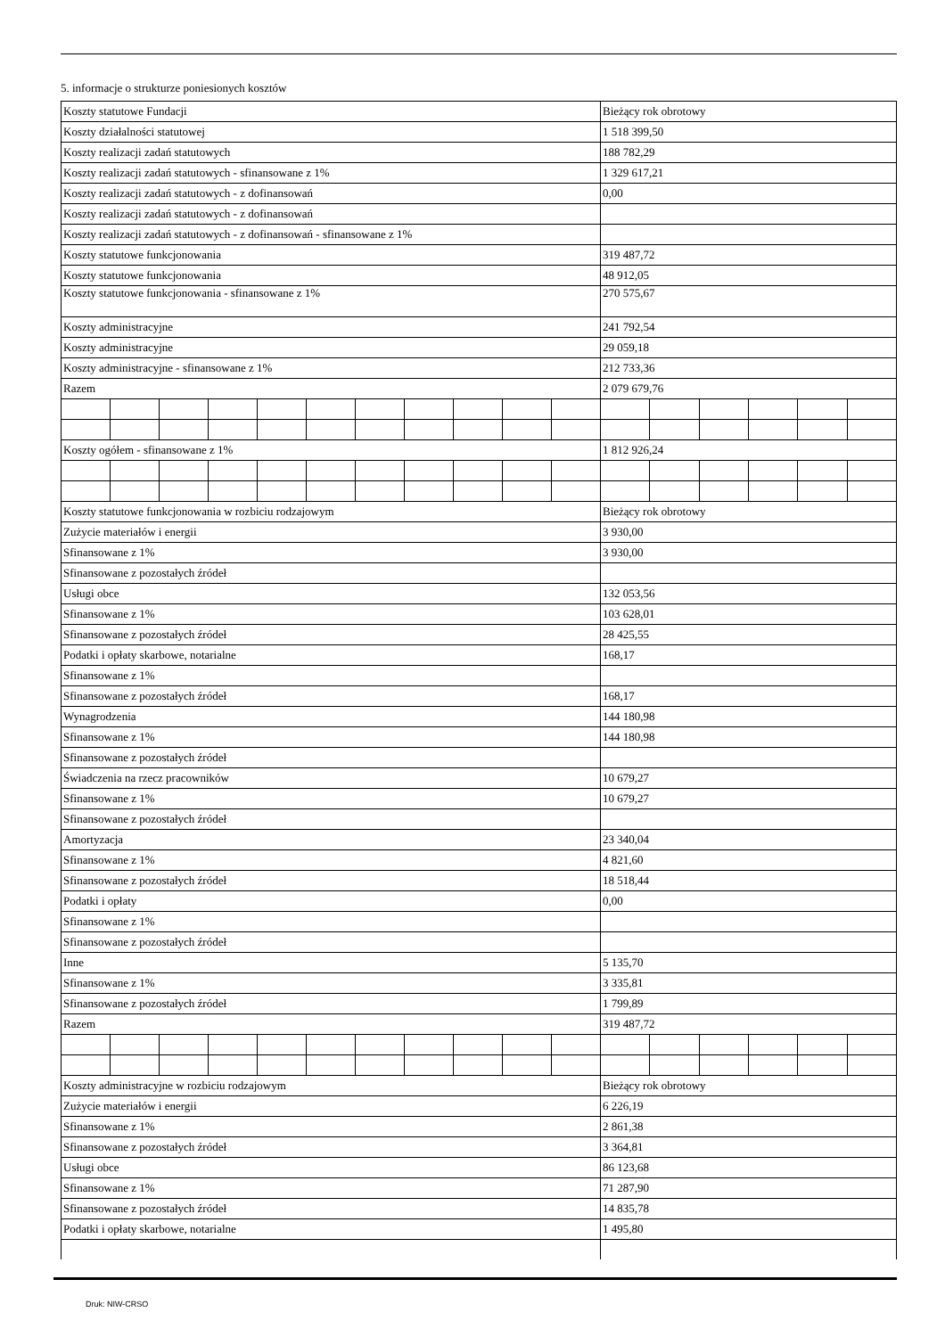5. informacje o strukturze poniesionych kosztów
| Koszty statutowe Fundacji | | | | | | | | | | | Bieżący rok obrotowy | | | | | |
| Koszty działalności statutowej | | | | | | | | | | | 1 518 399,50 | | | | | |
| Koszty realizacji zadań statutowych | | | | | | | | | | | 188 782,29 | | | | | |
| Koszty realizacji zadań statutowych - sfinansowane z 1% | | | | | | | | | | | 1 329 617,21 | | | | | |
| Koszty realizacji zadań statutowych - z dofinansowań | | | | | | | | | | | 0,00 | | | | | |
| Koszty realizacji zadań statutowych - z dofinansowań | | | | | | | | | | | | | | | | |
| Koszty realizacji zadań statutowych - z dofinansowań - sfinansowane z 1% | | | | | | | | | | | | | | | | |
| Koszty statutowe funkcjonowania | | | | | | | | | | | 319 487,72 | | | | | |
| Koszty statutowe funkcjonowania | | | | | | | | | | | 48 912,05 | | | | | |
| Koszty statutowe funkcjonowania - sfinansowane z 1% | | | | | | | | | | | 270 575,67 | | | | | |
| Koszty administracyjne | | | | | | | | | | | 241 792,54 | | | | | |
| Koszty administracyjne | | | | | | | | | | | 29 059,18 | | | | | |
| Koszty administracyjne - sfinansowane z 1% | | | | | | | | | | | 212 733,36 | | | | | |
| Razem | | | | | | | | | | | 2 079 679,76 | | | | | |
| Koszty ogółem - sfinansowane z 1% | | | | | | | | | | | 1 812 926,24 | | | | | |
| Koszty statutowe funkcjonowania w rozbiciu rodzajowym | | | | | | | | | | | Bieżący rok obrotowy | | | | | |
| Zużycie materiałów i energii | | | | | | | | | | | 3 930,00 | | | | | |
| Sfinansowane z 1% | | | | | | | | | | | 3 930,00 | | | | | |
| Sfinansowane z pozostałych źródeł | | | | | | | | | | | | | | | | |
| Usługi obce | | | | | | | | | | | 132 053,56 | | | | | |
| Sfinansowane z 1% | | | | | | | | | | | 103 628,01 | | | | | |
| Sfinansowane z pozostałych źródeł | | | | | | | | | | | 28 425,55 | | | | | |
| Podatki i opłaty skarbowe, notarialne | | | | | | | | | | | 168,17 | | | | | |
| Sfinansowane z 1% | | | | | | | | | | | | | | | | |
| Sfinansowane z pozostałych źródeł | | | | | | | | | | | 168,17 | | | | | |
| Wynagrodzenia | | | | | | | | | | | 144 180,98 | | | | | |
| Sfinansowane z 1% | | | | | | | | | | | 144 180,98 | | | | | |
| Sfinansowane z pozostałych źródeł | | | | | | | | | | | | | | | | |
| Świadczenia na rzecz pracowników | | | | | | | | | | | 10 679,27 | | | | | |
| Sfinansowane z 1% | | | | | | | | | | | 10 679,27 | | | | | |
| Sfinansowane z pozostałych źródeł | | | | | | | | | | | | | | | | |
| Amortyzacja | | | | | | | | | | | 23 340,04 | | | | | |
| Sfinansowane z 1% | | | | | | | | | | | 4 821,60 | | | | | |
| Sfinansowane z pozostałych źródeł | | | | | | | | | | | 18 518,44 | | | | | |
| Podatki i opłaty | | | | | | | | | | | 0,00 | | | | | |
| Sfinansowane z 1% | | | | | | | | | | | | | | | | |
| Sfinansowane z pozostałych źródeł | | | | | | | | | | | | | | | | |
| Inne | | | | | | | | | | | 5 135,70 | | | | | |
| Sfinansowane z 1% | | | | | | | | | | | 3 335,81 | | | | | |
| Sfinansowane z pozostałych źródeł | | | | | | | | | | | 1 799,89 | | | | | |
| Razem | | | | | | | | | | | 319 487,72 | | | | | |
| Koszty administracyjne w rozbiciu rodzajowym | | | | | | | | | | | Bieżący rok obrotowy | | | | | |
| Zużycie materiałów i energii | | | | | | | | | | | 6 226,19 | | | | | |
| Sfinansowane z 1% | | | | | | | | | | | 2 861,38 | | | | | |
| Sfinansowane z pozostałych źródeł | | | | | | | | | | | 3 364,81 | | | | | |
| Usługi obce | | | | | | | | | | | 86 123,68 | | | | | |
| Sfinansowane z 1% | | | | | | | | | | | 71 287,90 | | | | | |
| Sfinansowane z pozostałych źródeł | | | | | | | | | | | 14 835,78 | | | | | |
| Podatki i opłaty skarbowe, notarialne | | | | | | | | | | | 1 495,80 | | | | | |
Druk: NIW-CRSO